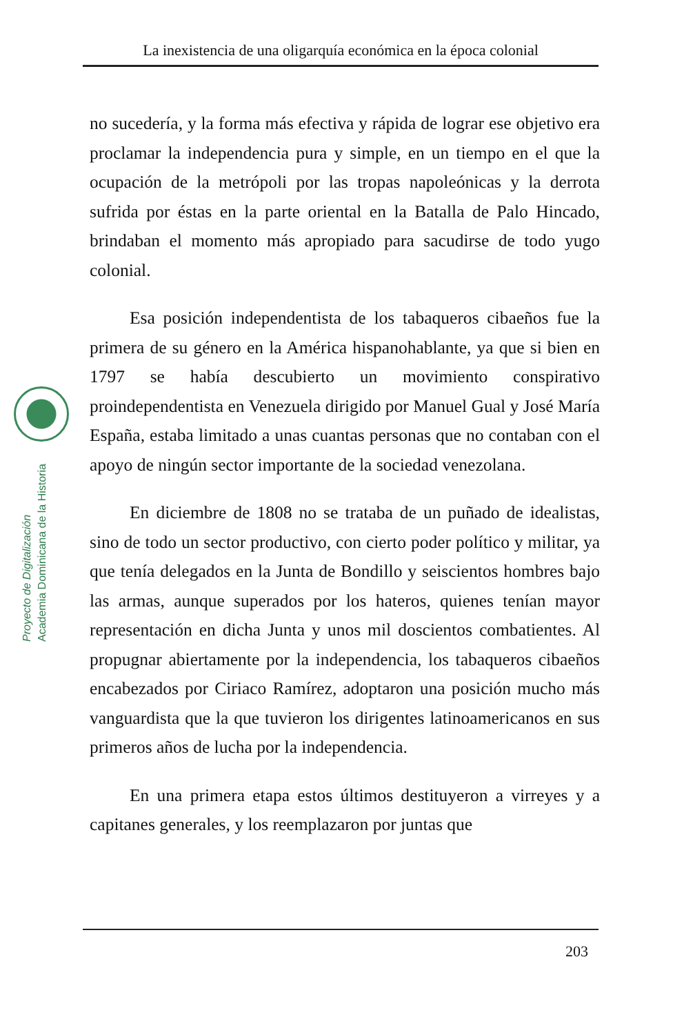La inexistencia de una oligarquía económica en la época colonial
Proyecto de Digitalización
Academia Dominicana de la Historia
no sucedería, y la forma más efectiva y rápida de lograr ese objetivo era proclamar la independencia pura y simple, en un tiempo en el que la ocupación de la metrópoli por las tropas napoleónicas y la derrota sufrida por éstas en la parte oriental en la Batalla de Palo Hincado, brindaban el momento más apropiado para sacudirse de todo yugo colonial.
Esa posición independentista de los tabaqueros cibaeños fue la primera de su género en la América hispanohablante, ya que si bien en 1797 se había descubierto un movimiento conspirativo proindependentista en Venezuela dirigido por Manuel Gual y José María España, estaba limitado a unas cuantas personas que no contaban con el apoyo de ningún sector importante de la sociedad venezolana.
En diciembre de 1808 no se trataba de un puñado de idealistas, sino de todo un sector productivo, con cierto poder político y militar, ya que tenía delegados en la Junta de Bondillo y seiscientos hombres bajo las armas, aunque superados por los hateros, quienes tenían mayor representación en dicha Junta y unos mil doscientos combatientes. Al propugnar abiertamente por la independencia, los tabaqueros cibaeños encabezados por Ciriaco Ramírez, adoptaron una posición mucho más vanguardista que la que tuvieron los dirigentes latinoamericanos en sus primeros años de lucha por la independencia.
En una primera etapa estos últimos destituyeron a virreyes y a capitanes generales, y los reemplazaron por juntas que
203